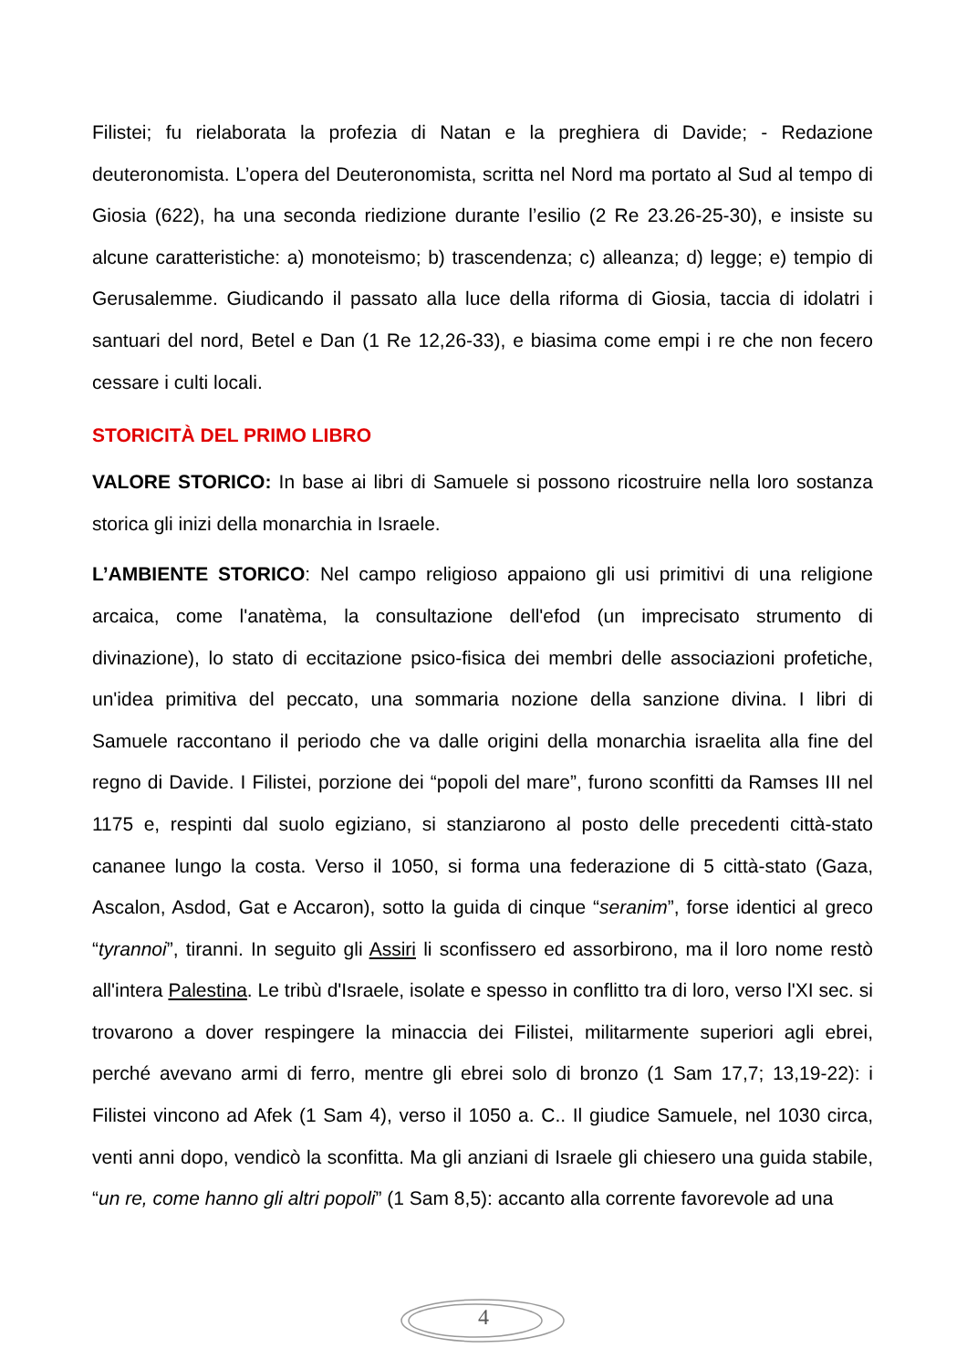Filistei; fu rielaborata la profezia di Natan e la preghiera di Davide; - Redazione deuteronomista. L’opera del Deuteronomista, scritta nel Nord ma portato al Sud al tempo di Giosia (622), ha una seconda riedizione durante l’esilio (2 Re 23.26-25-30), e insiste su alcune caratteristiche: a) monoteismo; b) trascendenza; c) alleanza; d) legge; e) tempio di Gerusalemme. Giudicando il passato alla luce della riforma di Giosia, taccia di idolatri i santuari del nord, Betel e Dan (1 Re 12,26-33), e biasima come empi i re che non fecero cessare i culti locali.
STORICITÀ DEL PRIMO LIBRO
VALORE STORICO: In base ai libri di Samuele si possono ricostruire nella loro sostanza storica gli inizi della monarchia in Israele.
L’AMBIENTE STORICO: Nel campo religioso appaiono gli usi primitivi di una religione arcaica, come l'anatèma, la consultazione dell'efod (un imprecisato strumento di divinazione), lo stato di eccitazione psico-fisica dei membri delle associazioni profetiche, un'idea primitiva del peccato, una sommaria nozione della sanzione divina. I libri di Samuele raccontano il periodo che va dalle origini della monarchia israelita alla fine del regno di Davide. I Filistei, porzione dei “popoli del mare”, furono sconfitti da Ramses III nel 1175 e, respinti dal suolo egiziano, si stanziarono al posto delle precedenti città-stato cananee lungo la costa. Verso il 1050, si forma una federazione di 5 città-stato (Gaza, Ascalon, Asdod, Gat e Accaron), sotto la guida di cinque “seranim”, forse identici al greco “tyrannoi”, tiranni. In seguito gli Assiri li sconfissero ed assorbirono, ma il loro nome restò all'intera Palestina. Le tribù d'Israele, isolate e spesso in conflitto tra di loro, verso l'XI sec. si trovarono a dover respingere la minaccia dei Filistei, militarmente superiori agli ebrei, perché avevano armi di ferro, mentre gli ebrei solo di bronzo (1 Sam 17,7; 13,19-22): i Filistei vincono ad Afek (1 Sam 4), verso il 1050 a. C.. Il giudice Samuele, nel 1030 circa, venti anni dopo, vendicò la sconfitta. Ma gli anziani di Israele gli chiesero una guida stabile, “un re, come hanno gli altri popoli” (1 Sam 8,5): accanto alla corrente favorevole ad una
4